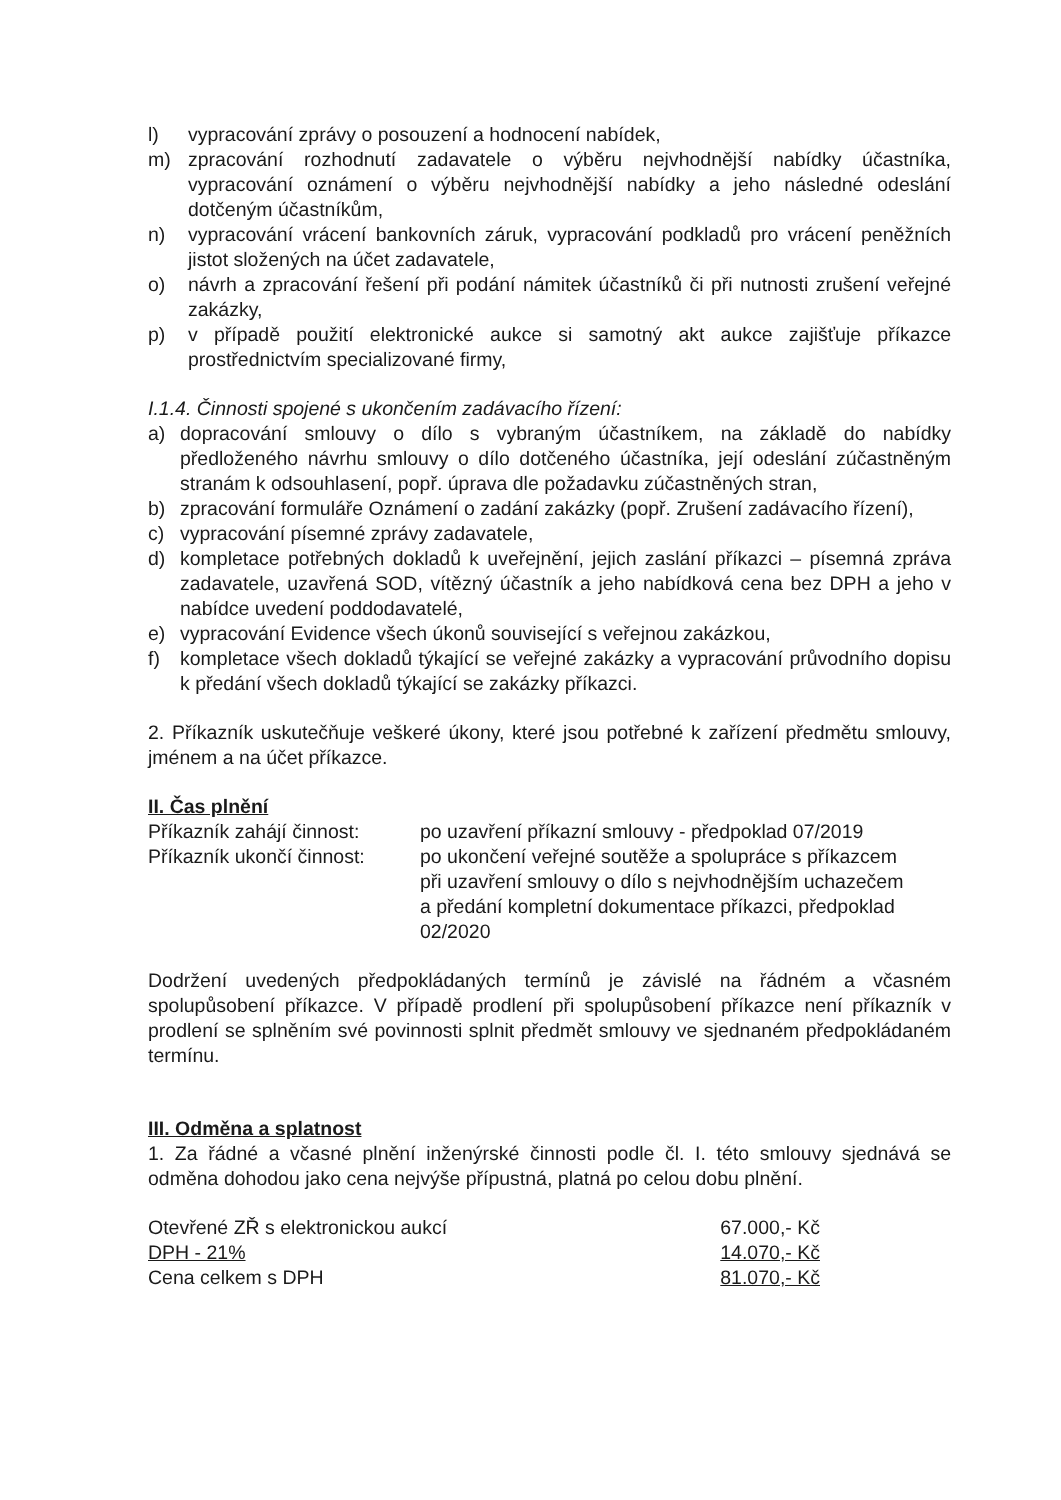l) vypracování zprávy o posouzení a hodnocení nabídek,
m) zpracování rozhodnutí zadavatele o výběru nejvhodnější nabídky účastníka, vypracování oznámení o výběru nejvhodnější nabídky a jeho následné odeslání dotčeným účastníkům,
n) vypracování vrácení bankovních záruk, vypracování podkladů pro vrácení peněžních jistot složených na účet zadavatele,
o) návrh a zpracování řešení při podání námitek účastníků či při nutnosti zrušení veřejné zakázky,
p) v případě použití elektronické aukce si samotný akt aukce zajišťuje příkazce prostřednictvím specializované firmy,
I.1.4. Činnosti spojené s ukončením zadávacího řízení:
a) dopracování smlouvy o dílo s vybraným účastníkem, na základě do nabídky předloženého návrhu smlouvy o dílo dotčeného účastníka, její odeslání zúčastněným stranám k odsouhlasení, popř. úprava dle požadavku zúčastněných stran,
b) zpracování formuláře Oznámení o zadání zakázky (popř. Zrušení zadávacího řízení),
c) vypracování písemné zprávy zadavatele,
d) kompletace potřebných dokladů k uveřejnění, jejich zaslání příkazci – písemná zpráva zadavatele, uzavřená SOD, vítězný účastník a jeho nabídková cena bez DPH a jeho v nabídce uvedení poddodavatelé,
e) vypracování Evidence všech úkonů související s veřejnou zakázkou,
f) kompletace všech dokladů týkající se veřejné zakázky a vypracování průvodního dopisu k předání všech dokladů týkající se zakázky příkazci.
2. Příkazník uskutečňuje veškeré úkony, které jsou potřebné k zařízení předmětu smlouvy, jménem a na účet příkazce.
II. Čas plnění
| Příkazník zahájí činnost: | po uzavření příkazní smlouvy - předpoklad 07/2019 |
| Příkazník ukončí činnost: | po ukončení veřejné soutěže a spolupráce s příkazcem při uzavření smlouvy o dílo s nejvhodnějším uchazečem a předání kompletní dokumentace příkazci, předpoklad 02/2020 |
Dodržení uvedených předpokládaných termínů je závislé na řádném a včasném spolupůsobení příkazce. V případě prodlení při spolupůsobení příkazce není příkazník v prodlení se splněním své povinnosti splnit předmět smlouvy ve sjednaném předpokládaném termínu.
III. Odměna a splatnost
1. Za řádné a včasné plnění inženýrské činnosti podle čl. I. této smlouvy sjednává se odměna dohodou jako cena nejvýše přípustná, platná po celou dobu plnění.
| Otevřené ZŘ s elektronickou aukcí | 67.000,- Kč |
| DPH - 21% | 14.070,- Kč |
| Cena celkem s DPH | 81.070,- Kč |